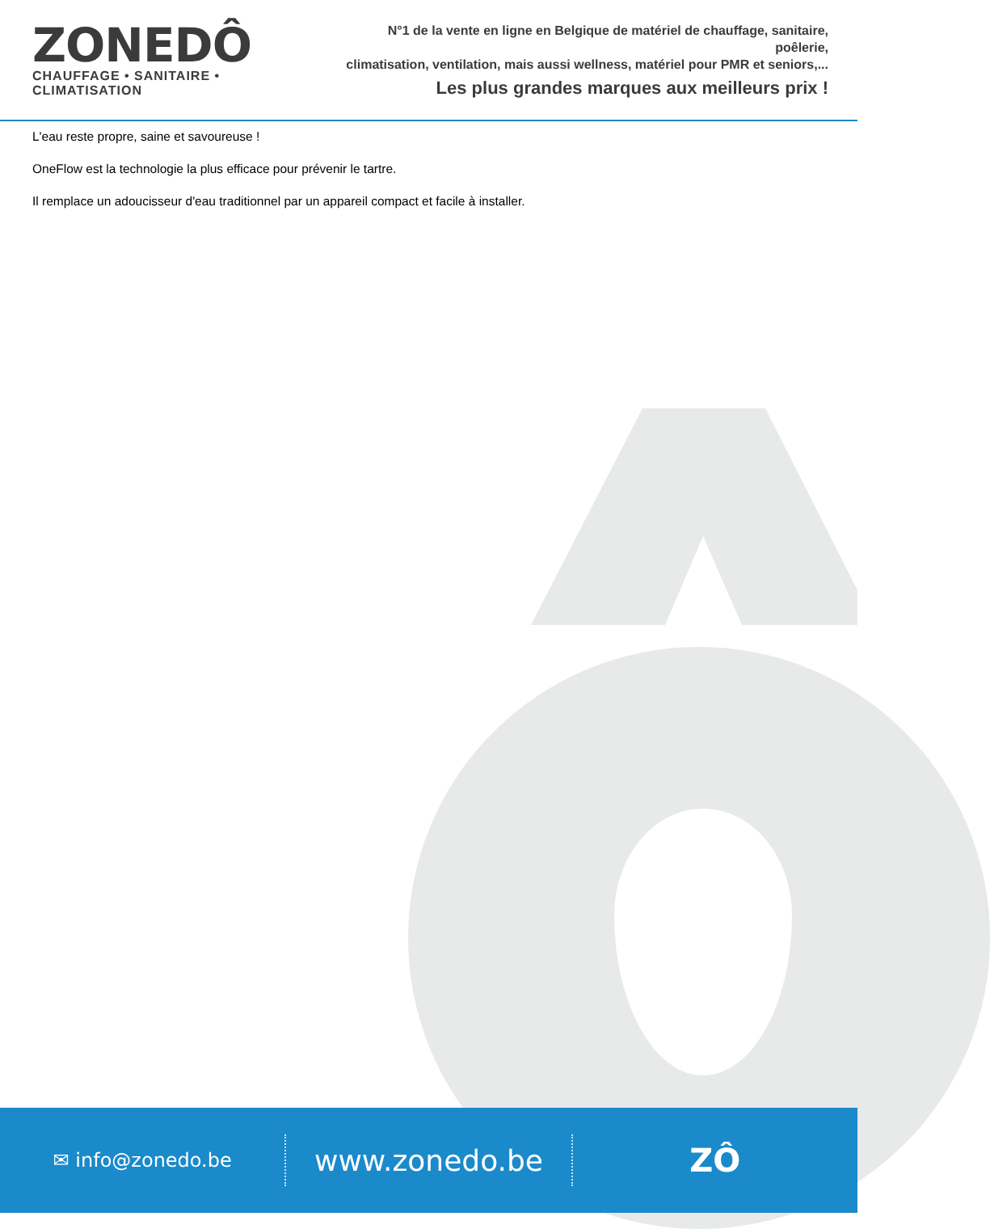ZONEDÔ
CHAUFFAGE • SANITAIRE • CLIMATISATION
N°1 de la vente en ligne en Belgique de matériel de chauffage, sanitaire, poêlerie,
climatisation, ventilation, mais aussi wellness, matériel pour PMR et seniors,...
Les plus grandes marques aux meilleurs prix !
L'eau reste propre, saine et savoureuse !
OneFlow est la technologie la plus efficace pour prévenir le tartre.
Il remplace un adoucisseur d'eau traditionnel par un appareil compact et facile à installer.
✉ info@zonedo.be
www.zonedo.be ZÔ